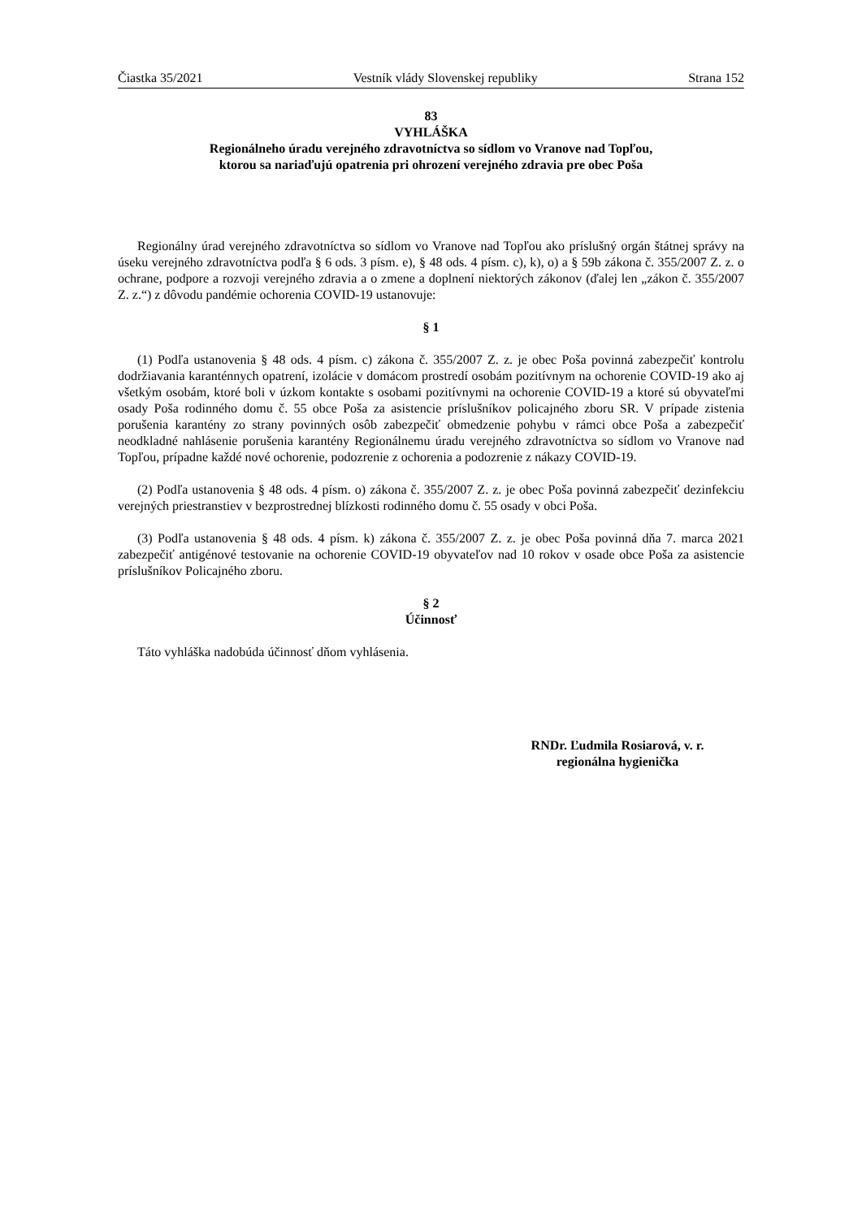Čiastka 35/2021 Vestník vlády Slovenskej republiky Strana 152
83
VYHLÁŠKA
Regionálneho úradu verejného zdravotníctva so sídlom vo Vranove nad Topľou,
ktorou sa nariaďujú opatrenia pri ohrození verejného zdravia pre obec Poša
Regionálny úrad verejného zdravotníctva so sídlom vo Vranove nad Topľou ako príslušný orgán štátnej správy na úseku verejného zdravotníctva podľa § 6 ods. 3 písm. e), § 48 ods. 4 písm. c), k), o) a § 59b zákona č. 355/2007 Z. z. o ochrane, podpore a rozvoji verejného zdravia a o zmene a doplnení niektorých zákonov (ďalej len „zákon č. 355/2007 Z. z.“) z dôvodu pandémie ochorenia COVID-19 ustanovuje:
§ 1
(1) Podľa ustanovenia § 48 ods. 4 písm. c) zákona č. 355/2007 Z. z. je obec Poša povinná zabezpečiť kontrolu dodržiavania karanténnych opatrení, izolácie v domácom prostredí osobám pozitívnym na ochorenie COVID-19 ako aj všetkým osobám, ktoré boli v úzkom kontakte s osobami pozitívnymi na ochorenie COVID-19 a ktoré sú obyvateľmi osady Poša rodinného domu č. 55 obce Poša za asistencie príslušníkov policajného zboru SR. V prípade zistenia porušenia karantény zo strany povinných osôb zabezpečiť obmedzenie pohybu v rámci obce Poša a zabezpečiť neodkladné nahlásenie porušenia karantény Regionálnemu úradu verejného zdravotníctva so sídlom vo Vranove nad Topľou, prípadne každé nové ochorenie, podozrenie z ochorenia a podozrenie z nákazy COVID-19.
(2) Podľa ustanovenia § 48 ods. 4 písm. o) zákona č. 355/2007 Z. z. je obec Poša povinná zabezpečiť dezinfekciu verejných priestranstiev v bezprostrednej blízkosti rodinného domu č. 55 osady v obci Poša.
(3) Podľa ustanovenia § 48 ods. 4 písm. k) zákona č. 355/2007 Z. z. je obec Poša povinná dňa 7. marca 2021 zabezpečiť antigénové testovanie na ochorenie COVID-19 obyvateľov nad 10 rokov v osade obce Poša za asistencie príslušníkov Policajného zboru.
§ 2
Účinnosť
Táto vyhláška nadobúda účinnosť dňom vyhlásenia.
RNDr. Ľudmila Rosiarová, v. r.
regionálna hygienička